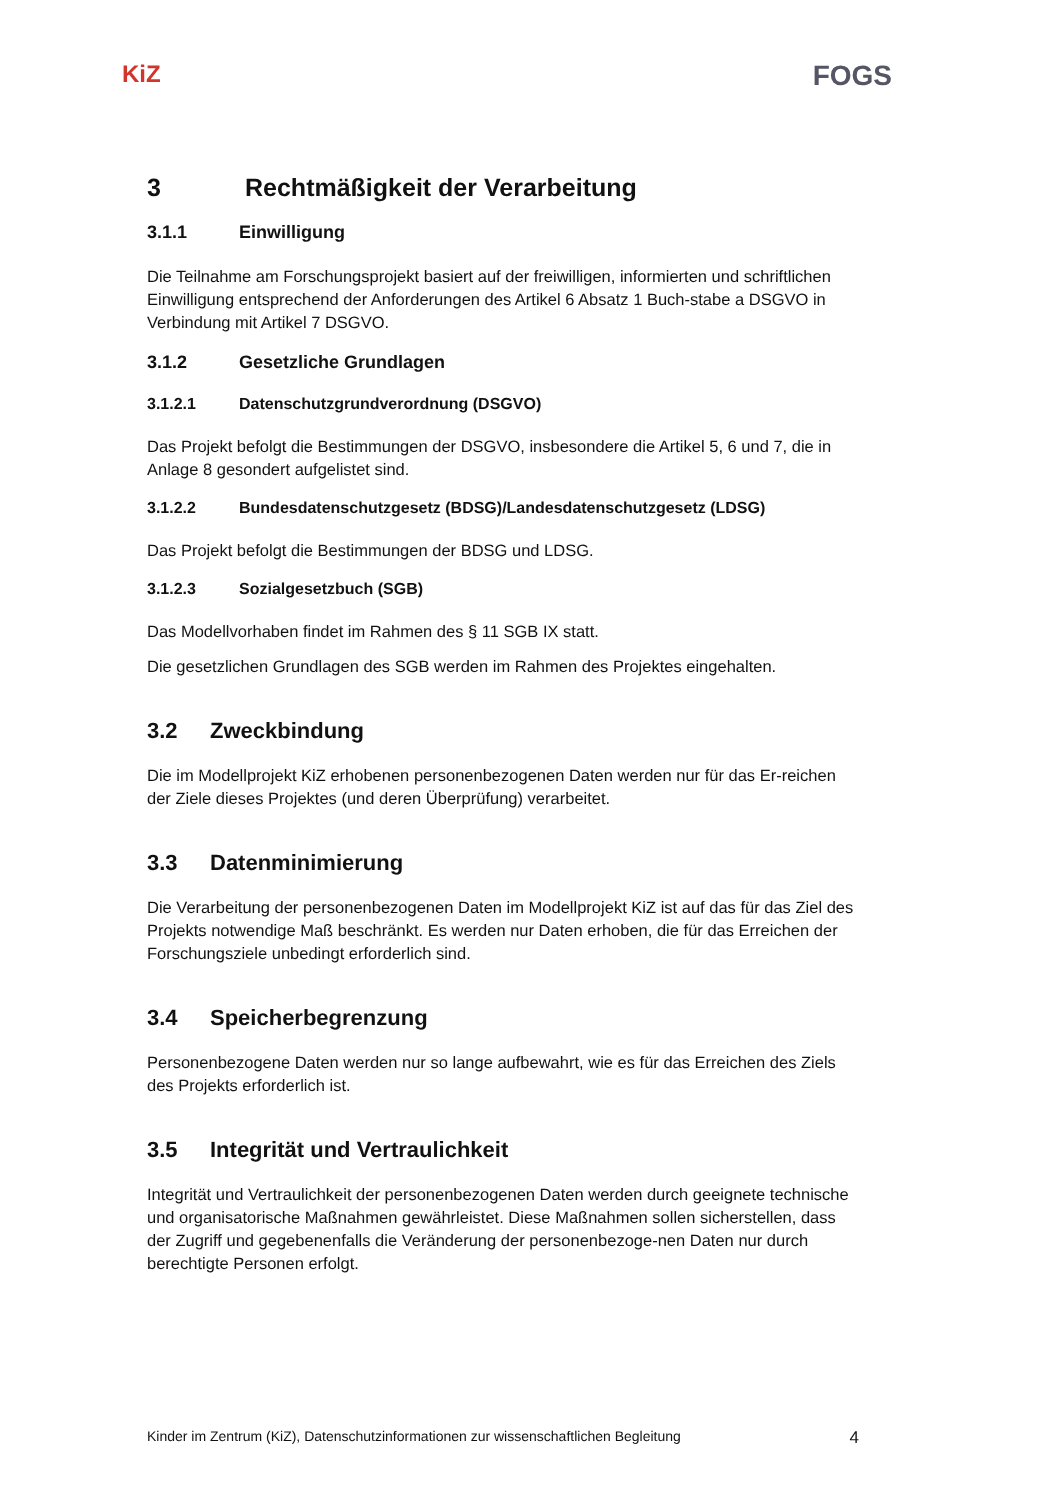KiZ
FOGS
3 Rechtmäßigkeit der Verarbeitung
3.1.1 Einwilligung
Die Teilnahme am Forschungsprojekt basiert auf der freiwilligen, informierten und schriftlichen Einwilligung entsprechend der Anforderungen des Artikel 6 Absatz 1 Buch-stabe a DSGVO in Verbindung mit Artikel 7 DSGVO.
3.1.2 Gesetzliche Grundlagen
3.1.2.1 Datenschutzgrundverordnung (DSGVO)
Das Projekt befolgt die Bestimmungen der DSGVO, insbesondere die Artikel 5, 6 und 7, die in Anlage 8 gesondert aufgelistet sind.
3.1.2.2 Bundesdatenschutzgesetz (BDSG)/Landesdatenschutzgesetz (LDSG)
Das Projekt befolgt die Bestimmungen der BDSG und LDSG.
3.1.2.3 Sozialgesetzbuch (SGB)
Das Modellvorhaben findet im Rahmen des § 11 SGB IX statt.
Die gesetzlichen Grundlagen des SGB werden im Rahmen des Projektes eingehalten.
3.2 Zweckbindung
Die im Modellprojekt KiZ erhobenen personenbezogenen Daten werden nur für das Er-reichen der Ziele dieses Projektes (und deren Überprüfung) verarbeitet.
3.3 Datenminimierung
Die Verarbeitung der personenbezogenen Daten im Modellprojekt KiZ ist auf das für das Ziel des Projekts notwendige Maß beschränkt. Es werden nur Daten erhoben, die für das Erreichen der Forschungsziele unbedingt erforderlich sind.
3.4 Speicherbegrenzung
Personenbezogene Daten werden nur so lange aufbewahrt, wie es für das Erreichen des Ziels des Projekts erforderlich ist.
3.5 Integrität und Vertraulichkeit
Integrität und Vertraulichkeit der personenbezogenen Daten werden durch geeignete technische und organisatorische Maßnahmen gewährleistet. Diese Maßnahmen sollen sicherstellen, dass der Zugriff und gegebenenfalls die Veränderung der personenbezoge-nen Daten nur durch berechtigte Personen erfolgt.
Kinder im Zentrum (KiZ), Datenschutzinformationen zur wissenschaftlichen Begleitung 4